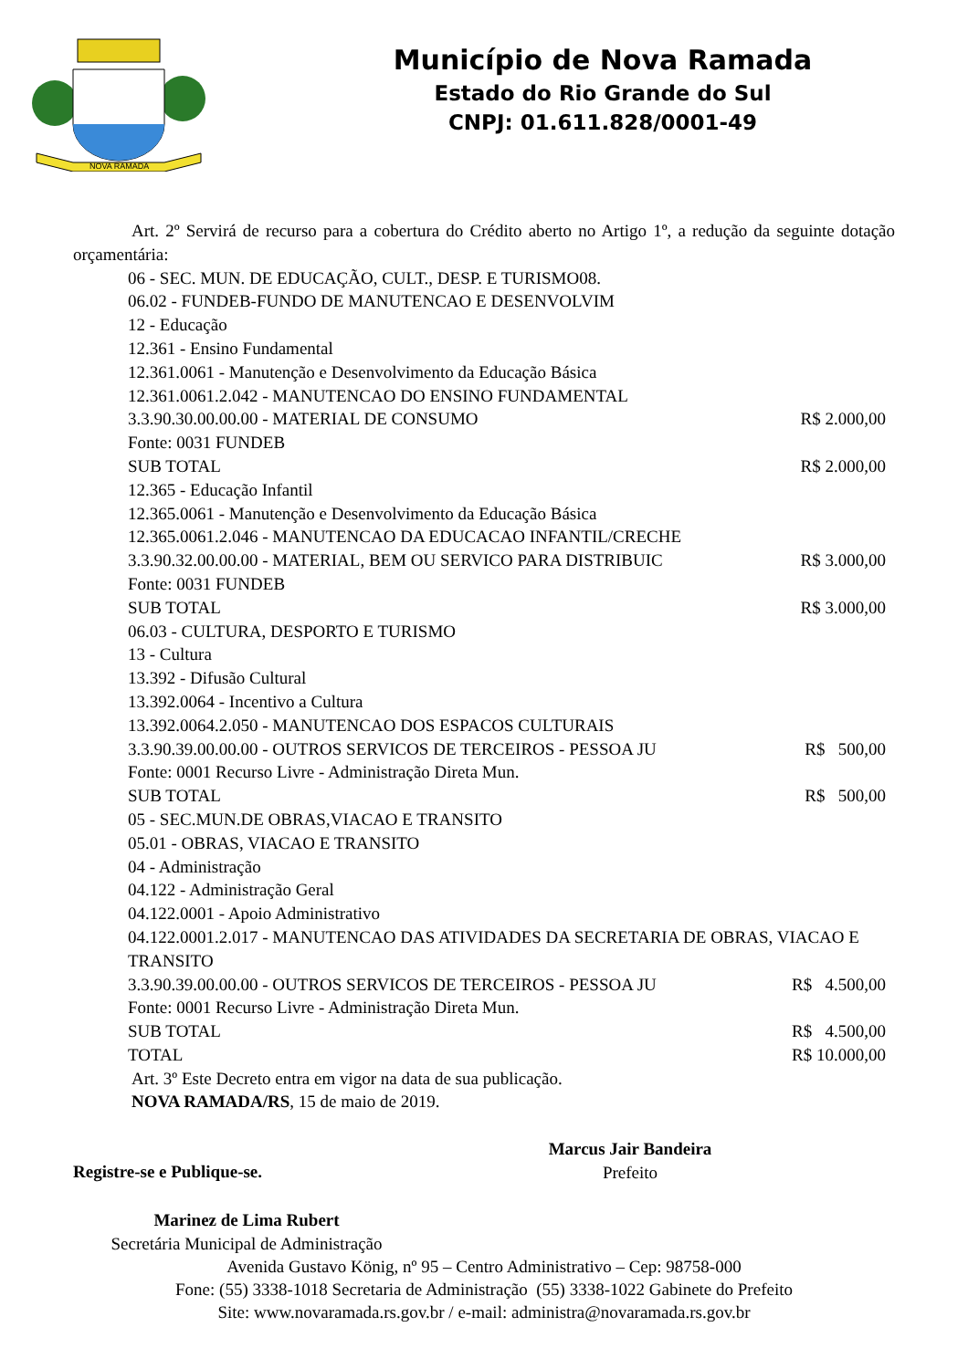NOVA RAMADA
Município de Nova Ramada
Estado do Rio Grande do Sul
CNPJ: 01.611.828/0001-49
Art. 2º Servirá de recurso para a cobertura do Crédito aberto no Artigo 1º, a redução da seguinte dotação orçamentária:
06 - SEC. MUN. DE EDUCAÇÃO, CULT., DESP. E TURISMO08.
06.02 - FUNDEB-FUNDO DE MANUTENCAO E DESENVOLVIM
12 - Educação
12.361 - Ensino Fundamental
12.361.0061 - Manutenção e Desenvolvimento da Educação Básica
12.361.0061.2.042 - MANUTENCAO DO ENSINO FUNDAMENTAL
3.3.90.30.00.00.00 - MATERIAL DE CONSUMO R$ 2.000,00
Fonte: 0031 FUNDEB
SUB TOTAL R$ 2.000,00
12.365 - Educação Infantil
12.365.0061 - Manutenção e Desenvolvimento da Educação Básica
12.365.0061.2.046 - MANUTENCAO DA EDUCACAO INFANTIL/CRECHE
3.3.90.32.00.00.00 - MATERIAL, BEM OU SERVICO PARA DISTRIBUIC R$ 3.000,00
Fonte: 0031 FUNDEB
SUB TOTAL R$ 3.000,00
06.03 - CULTURA, DESPORTO E TURISMO
13 - Cultura
13.392 - Difusão Cultural
13.392.0064 - Incentivo a Cultura
13.392.0064.2.050 - MANUTENCAO DOS ESPACOS CULTURAIS
3.3.90.39.00.00.00 - OUTROS SERVICOS DE TERCEIROS - PESSOA JU R$ 500,00
Fonte: 0001 Recurso Livre - Administração Direta Mun.
SUB TOTAL R$ 500,00
05 - SEC.MUN.DE OBRAS,VIACAO E TRANSITO
05.01 - OBRAS, VIACAO E TRANSITO
04 - Administração
04.122 - Administração Geral
04.122.0001 - Apoio Administrativo
04.122.0001.2.017 - MANUTENCAO DAS ATIVIDADES DA SECRETARIA DE OBRAS, VIACAO E TRANSITO
3.3.90.39.00.00.00 - OUTROS SERVICOS DE TERCEIROS - PESSOA JU R$ 4.500,00
Fonte: 0001 Recurso Livre - Administração Direta Mun.
SUB TOTAL R$ 4.500,00
TOTAL R$ 10.000,00
Art. 3º Este Decreto entra em vigor na data de sua publicação.
NOVA RAMADA/RS, 15 de maio de 2019.
Registre-se e Publique-se.
Marcus Jair Bandeira
Prefeito
Marinez de Lima Rubert
Secretária Municipal de Administração
Avenida Gustavo König, nº 95 – Centro Administrativo – Cep: 98758-000
Fone: (55) 3338-1018 Secretaria de Administração (55) 3338-1022 Gabinete do Prefeito
Site: www.novaramada.rs.gov.br / e-mail: administra@novaramada.rs.gov.br